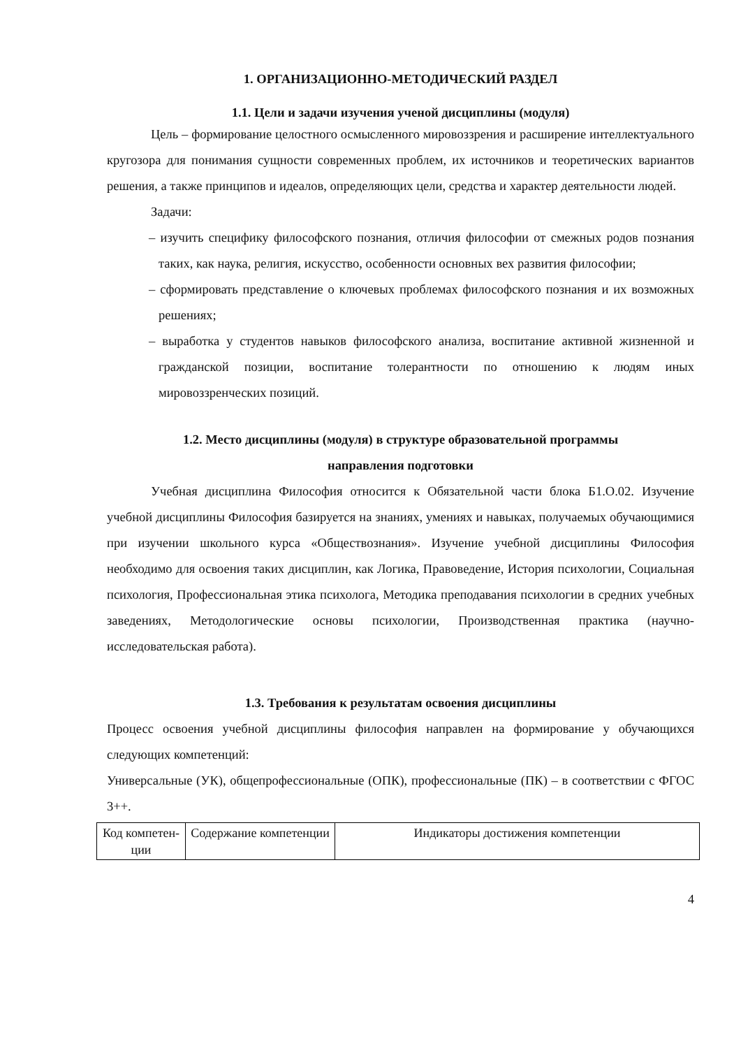1. ОРГАНИЗАЦИОННО-МЕТОДИЧЕСКИЙ РАЗДЕЛ
1.1. Цели и задачи изучения ученой дисциплины (модуля)
Цель – формирование целостного осмысленного мировоззрения и расширение интеллектуального кругозора для понимания сущности современных проблем, их источников и теоретических вариантов решения, а также принципов и идеалов, определяющих цели, средства и характер деятельности людей.
Задачи:
– изучить специфику философского познания, отличия философии от смежных родов познания таких, как наука, религия, искусство, особенности основных вех развития философии;
– сформировать представление о ключевых проблемах философского познания и их возможных решениях;
– выработка у студентов навыков философского анализа, воспитание активной жизненной и гражданской позиции, воспитание толерантности по отношению к людям иных мировоззренческих позиций.
1.2. Место дисциплины (модуля) в структуре образовательной программы
направления подготовки
Учебная дисциплина Философия относится к Обязательной части блока Б1.О.02. Изучение учебной дисциплины Философия базируется на знаниях, умениях и навыках, получаемых обучающимися при изучении школьного курса «Обществознания». Изучение учебной дисциплины Философия необходимо для освоения таких дисциплин, как Логика, Правоведение, История психологии, Социальная психология, Профессиональная этика психолога, Методика преподавания психологии в средних учебных заведениях, Методологические основы психологии, Производственная практика (научно-исследовательская работа).
1.3. Требования к результатам освоения дисциплины
Процесс освоения учебной дисциплины философия направлен на формирование у обучающихся следующих компетенций:
Универсальные (УК), общепрофессиональные (ОПК), профессиональные (ПК) – в соответствии с ФГОС 3++.
| Код компетен-ции | Содержание компетенции | Индикаторы достижения компетенции |
4